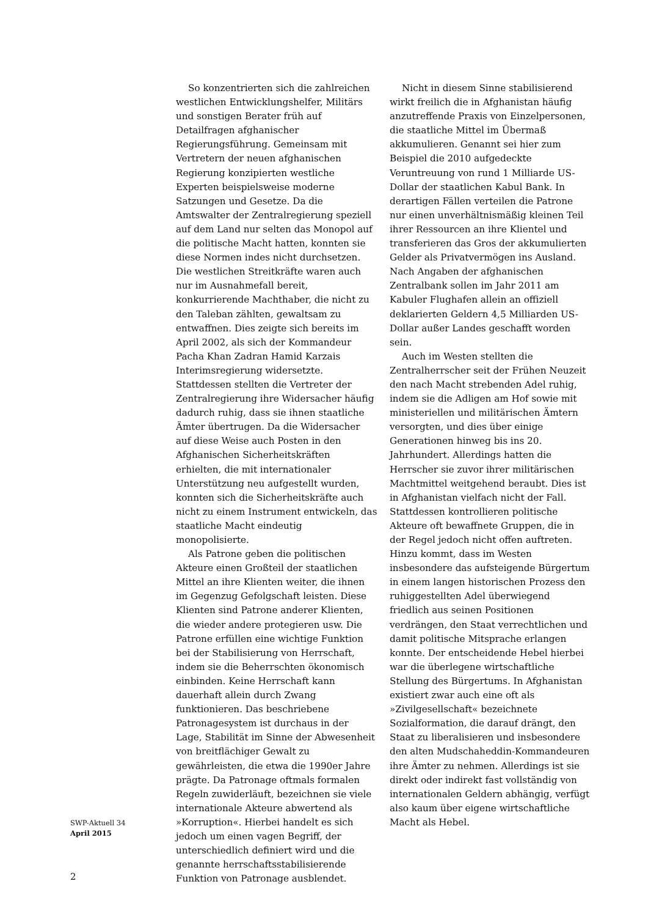So konzentrierten sich die zahlreichen westlichen Entwicklungshelfer, Militärs und sonstigen Berater früh auf Detailfragen afghanischer Regierungsführung. Gemeinsam mit Vertretern der neuen afghanischen Regierung konzipierten westliche Experten beispielsweise moderne Satzungen und Gesetze. Da die Amtswalter der Zentralregierung speziell auf dem Land nur selten das Monopol auf die politische Macht hatten, konnten sie diese Normen indes nicht durchsetzen. Die westlichen Streitkräfte waren auch nur im Ausnahmefall bereit, konkurrierende Machthaber, die nicht zu den Taleban zählten, gewaltsam zu entwaffnen. Dies zeigte sich bereits im April 2002, als sich der Kommandeur Pacha Khan Zadran Hamid Karzais Interimsregierung widersetzte. Stattdessen stellten die Vertreter der Zentralregierung ihre Widersacher häufig dadurch ruhig, dass sie ihnen staatliche Ämter übertrugen. Da die Widersacher auf diese Weise auch Posten in den Afghanischen Sicherheitskräften erhielten, die mit internationaler Unterstützung neu aufgestellt wurden, konnten sich die Sicherheitskräfte auch nicht zu einem Instrument entwickeln, das staatliche Macht eindeutig monopolisierte.
Als Patrone geben die politischen Akteure einen Großteil der staatlichen Mittel an ihre Klienten weiter, die ihnen im Gegenzug Gefolgschaft leisten. Diese Klienten sind Patrone anderer Klienten, die wieder andere protegieren usw. Die Patrone erfüllen eine wichtige Funktion bei der Stabilisierung von Herrschaft, indem sie die Beherrschten ökonomisch einbinden. Keine Herrschaft kann dauerhaft allein durch Zwang funktionieren. Das beschriebene Patronagesystem ist durchaus in der Lage, Stabilität im Sinne der Abwesenheit von breitflächiger Gewalt zu gewährleisten, die etwa die 1990er Jahre prägte. Da Patronage oftmals formalen Regeln zuwiderläuft, bezeichnen sie viele internationale Akteure abwertend als »Korruption«. Hierbei handelt es sich jedoch um einen vagen Begriff, der unterschiedlich definiert wird und die genannte herrschaftsstabilisierende Funktion von Patronage ausblendet.
Nicht in diesem Sinne stabilisierend wirkt freilich die in Afghanistan häufig anzutreffende Praxis von Einzelpersonen, die staatliche Mittel im Übermaß akkumulieren. Genannt sei hier zum Beispiel die 2010 aufgedeckte Veruntreuung von rund 1 Milliarde US-Dollar der staatlichen Kabul Bank. In derartigen Fällen verteilen die Patrone nur einen unverhältnismäßig kleinen Teil ihrer Ressourcen an ihre Klientel und transferieren das Gros der akkumulierten Gelder als Privatvermögen ins Ausland. Nach Angaben der afghanischen Zentralbank sollen im Jahr 2011 am Kabuler Flughafen allein an offiziell deklarierten Geldern 4,5 Milliarden US-Dollar außer Landes geschafft worden sein.
Auch im Westen stellten die Zentralherrscher seit der Frühen Neuzeit den nach Macht strebenden Adel ruhig, indem sie die Adligen am Hof sowie mit ministeriellen und militärischen Ämtern versorgten, und dies über einige Generationen hinweg bis ins 20. Jahrhundert. Allerdings hatten die Herrscher sie zuvor ihrer militärischen Machtmittel weitgehend beraubt. Dies ist in Afghanistan vielfach nicht der Fall. Stattdessen kontrollieren politische Akteure oft bewaffnete Gruppen, die in der Regel jedoch nicht offen auftreten. Hinzu kommt, dass im Westen insbesondere das aufsteigende Bürgertum in einem langen historischen Prozess den ruhiggestellten Adel überwiegend friedlich aus seinen Positionen verdrängen, den Staat verrechtlichen und damit politische Mitsprache erlangen konnte. Der entscheidende Hebel hierbei war die überlegene wirtschaftliche Stellung des Bürgertums. In Afghanistan existiert zwar auch eine oft als »Zivilgesellschaft« bezeichnete Sozialformation, die darauf drängt, den Staat zu liberalisieren und insbesondere den alten Mudschaheddin-Kommandeuren ihre Ämter zu nehmen. Allerdings ist sie direkt oder indirekt fast vollständig von internationalen Geldern abhängig, verfügt also kaum über eigene wirtschaftliche Macht als Hebel.
SWP-Aktuell 34
April 2015
2